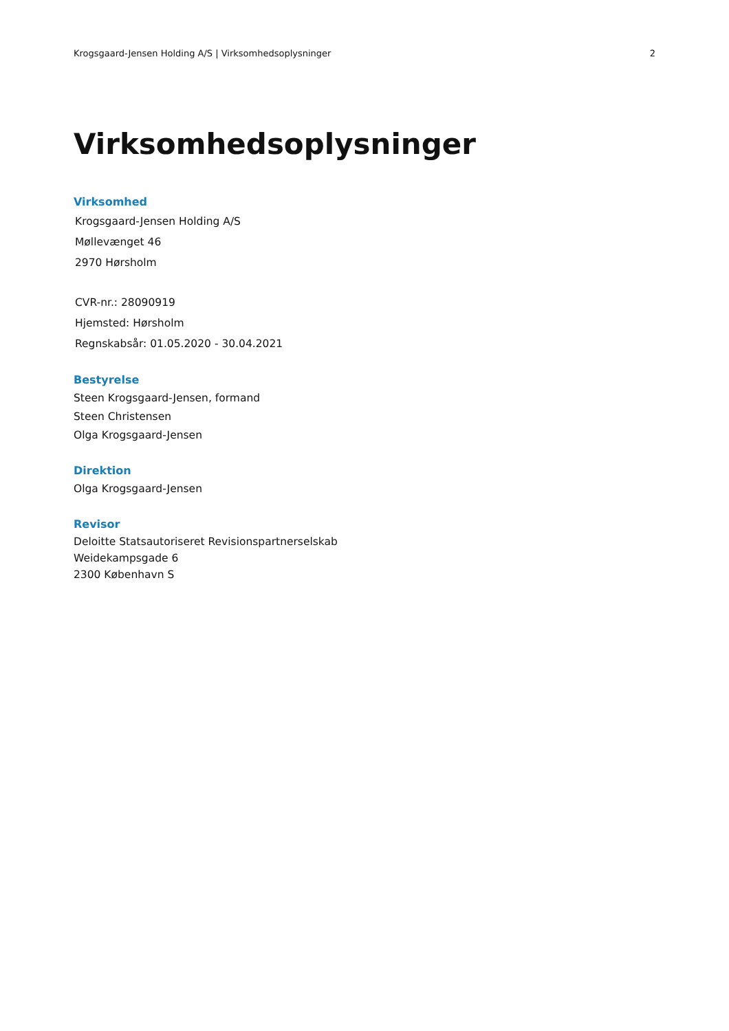Krogsgaard-Jensen Holding A/S | Virksomhedsoplysninger 2
Virksomhedsoplysninger
Virksomhed
Krogsgaard-Jensen Holding A/S
Møllevænget 46
2970 Hørsholm
CVR-nr.: 28090919
Hjemsted: Hørsholm
Regnskabsår: 01.05.2020 - 30.04.2021
Bestyrelse
Steen Krogsgaard-Jensen, formand
Steen Christensen
Olga Krogsgaard-Jensen
Direktion
Olga Krogsgaard-Jensen
Revisor
Deloitte Statsautoriseret Revisionspartnerselskab
Weidekampsgade 6
2300 København S